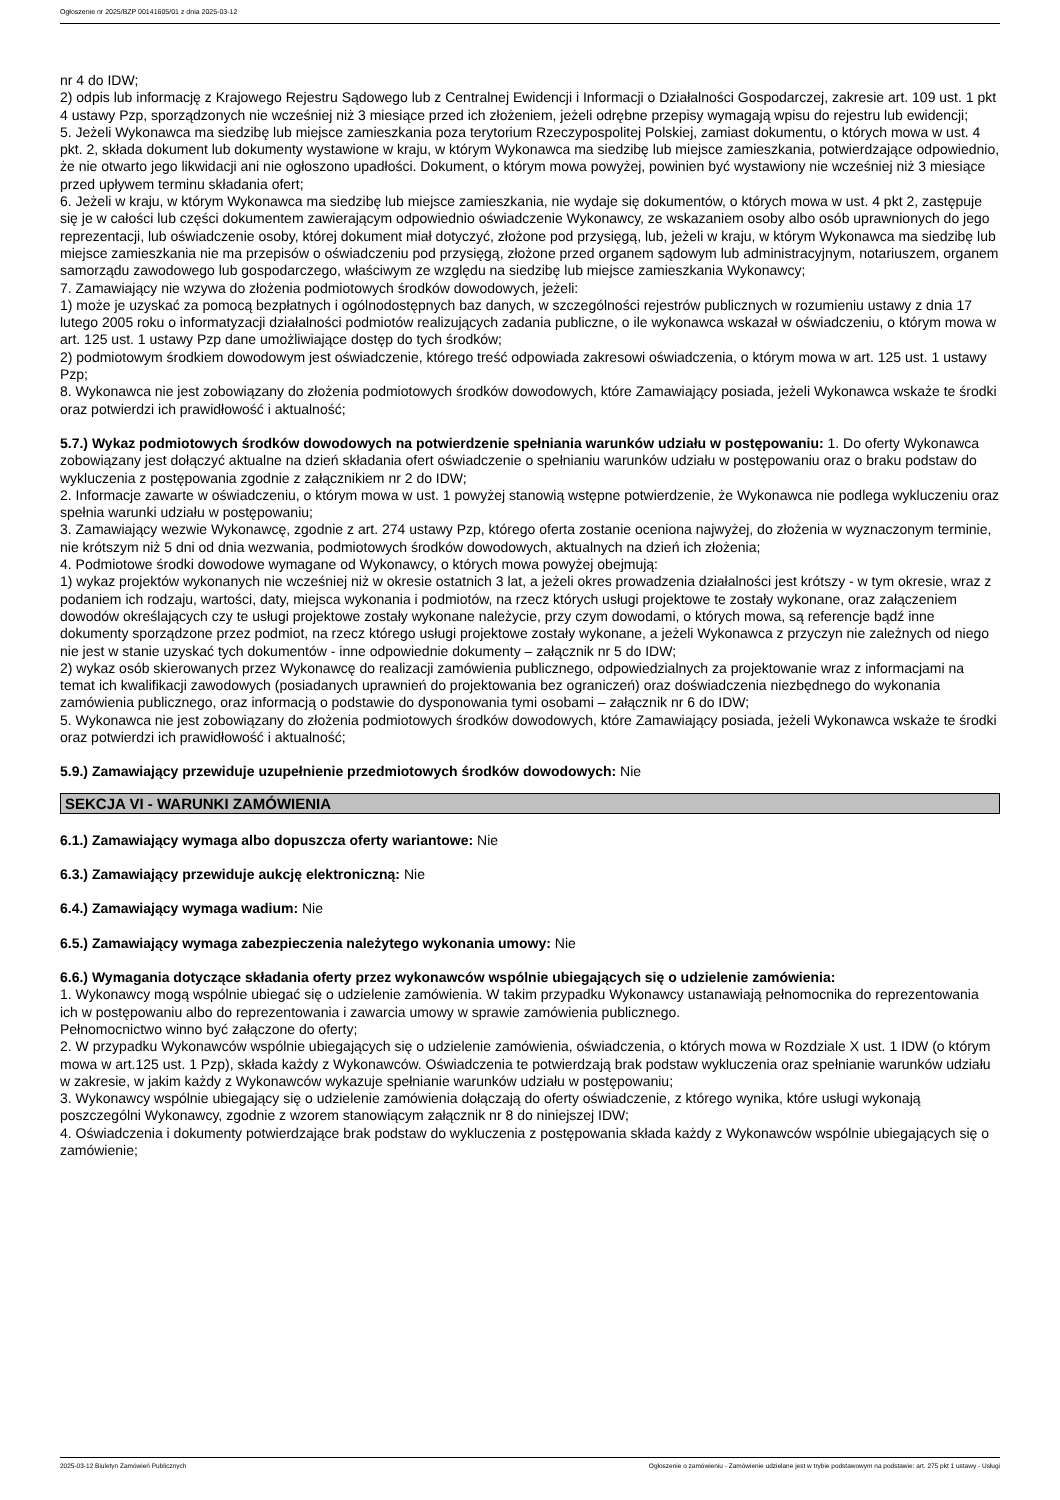Ogłoszenie nr 2025/BZP 00141605/01 z dnia 2025-03-12
nr 4 do IDW;
2) odpis lub informację z Krajowego Rejestru Sądowego lub z Centralnej Ewidencji i Informacji o Działalności Gospodarczej, zakresie art. 109 ust. 1 pkt 4 ustawy Pzp, sporządzonych nie wcześniej niż 3 miesiące przed ich złożeniem, jeżeli odrębne przepisy wymagają wpisu do rejestru lub ewidencji;
5. Jeżeli Wykonawca ma siedzibę lub miejsce zamieszkania poza terytorium Rzeczypospolitej Polskiej, zamiast dokumentu, o których mowa w ust. 4 pkt. 2, składa dokument lub dokumenty wystawione w kraju, w którym Wykonawca ma siedzibę lub miejsce zamieszkania, potwierdzające odpowiednio, że nie otwarto jego likwidacji ani nie ogłoszono upadłości. Dokument, o którym mowa powyżej, powinien być wystawiony nie wcześniej niż 3 miesiące przed upływem terminu składania ofert;
6. Jeżeli w kraju, w którym Wykonawca ma siedzibę lub miejsce zamieszkania, nie wydaje się dokumentów, o których mowa w ust. 4 pkt 2, zastępuje się je w całości lub części dokumentem zawierającym odpowiednio oświadczenie Wykonawcy, ze wskazaniem osoby albo osób uprawnionych do jego reprezentacji, lub oświadczenie osoby, której dokument miał dotyczyć, złożone pod przysięgą, lub, jeżeli w kraju, w którym Wykonawca ma siedzibę lub miejsce zamieszkania nie ma przepisów o oświadczeniu pod przysięgą, złożone przed organem sądowym lub administracyjnym, notariuszem, organem samorządu zawodowego lub gospodarczego, właściwym ze względu na siedzibę lub miejsce zamieszkania Wykonawcy;
7. Zamawiający nie wzywa do złożenia podmiotowych środków dowodowych, jeżeli:
1) może je uzyskać za pomocą bezpłatnych i ogólnodostępnych baz danych, w szczególności rejestrów publicznych w rozumieniu ustawy z dnia 17 lutego 2005 roku o informatyzacji działalności podmiotów realizujących zadania publiczne, o ile wykonawca wskazał w oświadczeniu, o którym mowa w art. 125 ust. 1 ustawy Pzp dane umożliwiające dostęp do tych środków;
2) podmiotowym środkiem dowodowym jest oświadczenie, którego treść odpowiada zakresowi oświadczenia, o którym mowa w art. 125 ust. 1 ustawy Pzp;
8. Wykonawca nie jest zobowiązany do złożenia podmiotowych środków dowodowych, które Zamawiający posiada, jeżeli Wykonawca wskaże te środki oraz potwierdzi ich prawidłowość i aktualność;
5.7.) Wykaz podmiotowych środków dowodowych na potwierdzenie spełniania warunków udziału w postępowaniu: 1. Do oferty Wykonawca zobowiązany jest dołączyć aktualne na dzień składania ofert oświadczenie o spełnianiu warunków udziału w postępowaniu oraz o braku podstaw do wykluczenia z postępowania zgodnie z załącznikiem nr 2 do IDW;
2. Informacje zawarte w oświadczeniu, o którym mowa w ust. 1 powyżej stanowią wstępne potwierdzenie, że Wykonawca nie podlega wykluczeniu oraz spełnia warunki udziału w postępowaniu;
3. Zamawiający wezwie Wykonawcę, zgodnie z art. 274 ustawy Pzp, którego oferta zostanie oceniona najwyżej, do złożenia w wyznaczonym terminie, nie krótszym niż 5 dni od dnia wezwania, podmiotowych środków dowodowych, aktualnych na dzień ich złożenia;
4. Podmiotowe środki dowodowe wymagane od Wykonawcy, o których mowa powyżej obejmują:
1) wykaz projektów wykonanych nie wcześniej niż w okresie ostatnich 3 lat, a jeżeli okres prowadzenia działalności jest krótszy - w tym okresie, wraz z podaniem ich rodzaju, wartości, daty, miejsca wykonania i podmiotów, na rzecz których usługi projektowe te zostały wykonane, oraz załączeniem dowodów określających czy te usługi projektowe zostały wykonane należycie, przy czym dowodami, o których mowa, są referencje bądź inne dokumenty sporządzone przez podmiot, na rzecz którego usługi projektowe zostały wykonane, a jeżeli Wykonawca z przyczyn nie zależnych od niego nie jest w stanie uzyskać tych dokumentów - inne odpowiednie dokumenty – załącznik nr 5 do IDW;
2) wykaz osób skierowanych przez Wykonawcę do realizacji zamówienia publicznego, odpowiedzialnych za projektowanie wraz z informacjami na temat ich kwalifikacji zawodowych (posiadanych uprawnień do projektowania bez ograniczeń) oraz doświadczenia niezbędnego do wykonania zamówienia publicznego, oraz informacją o podstawie do dysponowania tymi osobami – załącznik nr 6 do IDW;
5. Wykonawca nie jest zobowiązany do złożenia podmiotowych środków dowodowych, które Zamawiający posiada, jeżeli Wykonawca wskaże te środki oraz potwierdzi ich prawidłowość i aktualność;
5.9.) Zamawiający przewiduje uzupełnienie przedmiotowych środków dowodowych: Nie
SEKCJA VI - WARUNKI ZAMÓWIENIA
6.1.) Zamawiający wymaga albo dopuszcza oferty wariantowe: Nie
6.3.) Zamawiający przewiduje aukcję elektroniczną: Nie
6.4.) Zamawiający wymaga wadium: Nie
6.5.) Zamawiający wymaga zabezpieczenia należytego wykonania umowy: Nie
6.6.) Wymagania dotyczące składania oferty przez wykonawców wspólnie ubiegających się o udzielenie zamówienia:
1. Wykonawcy mogą wspólnie ubiegać się o udzielenie zamówienia. W takim przypadku Wykonawcy ustanawiają pełnomocnika do reprezentowania ich w postępowaniu albo do reprezentowania i zawarcia umowy w sprawie zamówienia publicznego.
Pełnomocnictwo winno być załączone do oferty;
2. W przypadku Wykonawców wspólnie ubiegających się o udzielenie zamówienia, oświadczenia, o których mowa w Rozdziale X ust. 1 IDW (o którym mowa w art.125 ust. 1 Pzp), składa każdy z Wykonawców. Oświadczenia te potwierdzają brak podstaw wykluczenia oraz spełnianie warunków udziału w zakresie, w jakim każdy z Wykonawców wykazuje spełnianie warunków udziału w postępowaniu;
3. Wykonawcy wspólnie ubiegający się o udzielenie zamówienia dołączają do oferty oświadczenie, z którego wynika, które usługi wykonają poszczególni Wykonawcy, zgodnie z wzorem stanowiącym załącznik nr 8 do niniejszej IDW;
4. Oświadczenia i dokumenty potwierdzające brak podstaw do wykluczenia z postępowania składa każdy z Wykonawców wspólnie ubiegających się o zamówienie;
2025-03-12 Biuletyn Zamówień Publicznych Ogłoszenie o zamówieniu - Zamówienie udzielane jest w trybie podstawowym na podstawie: art. 275 pkt 1 ustawy - Usługi